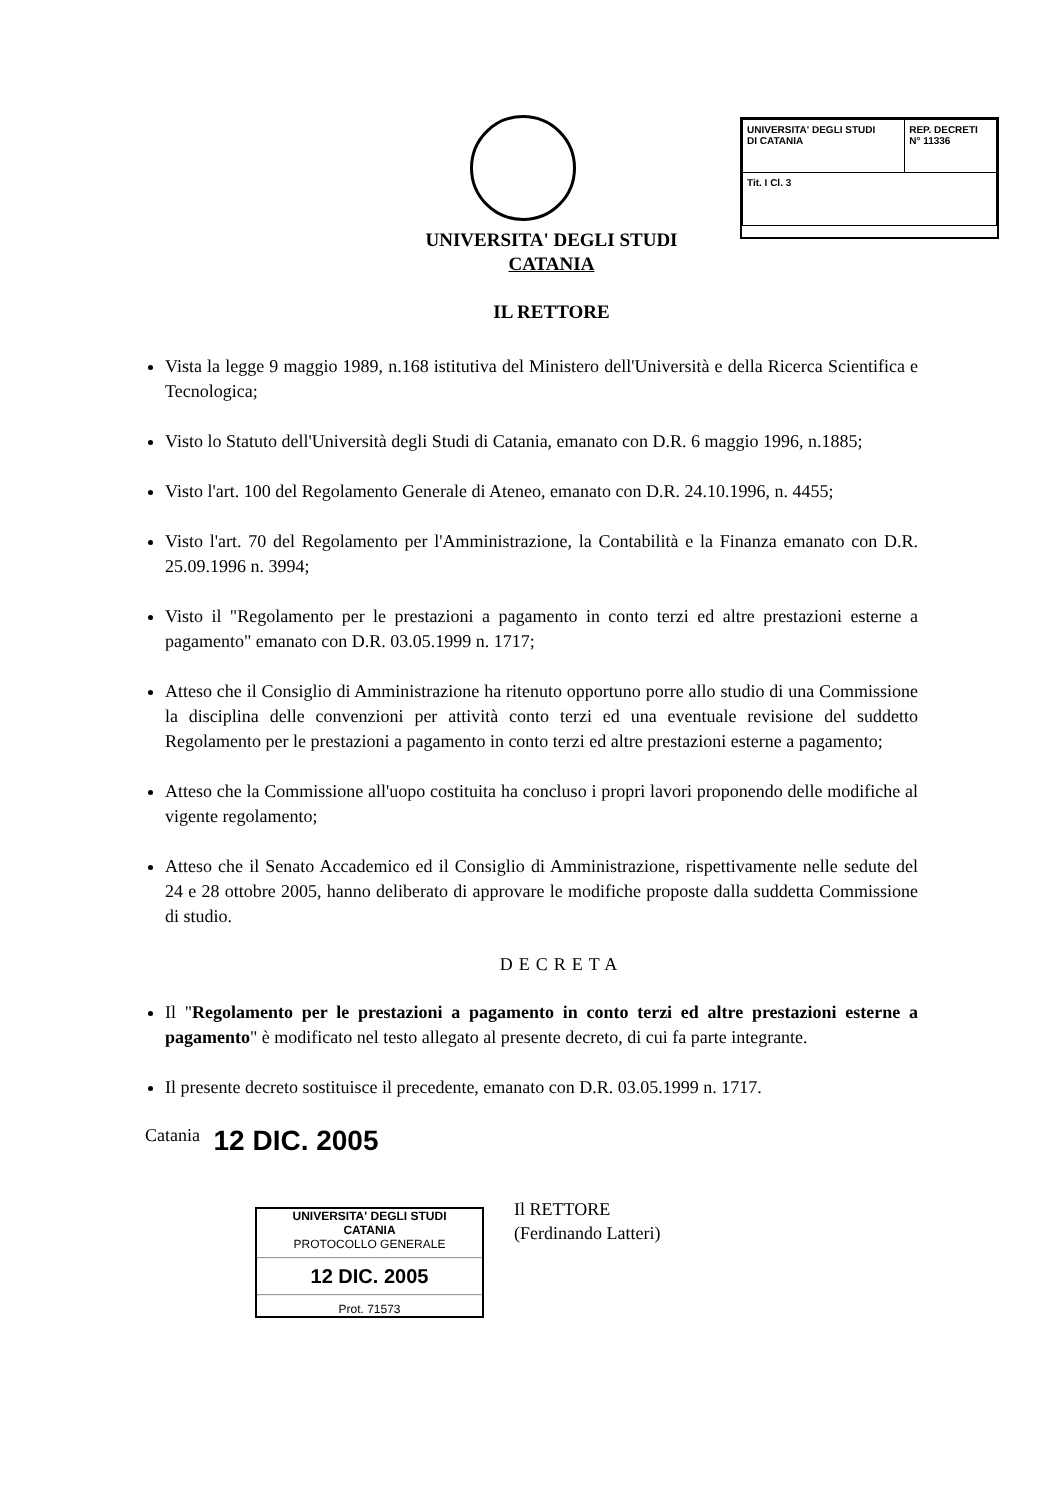| UNIVERSITA' DEGLI STUDI DI CATANIA | REP. DECRETI N° 11336 |
| Tit. I Cl. 3 | |
UNIVERSITA' DEGLI STUDI
CATANIA
IL RETTORE
Vista la legge 9 maggio 1989, n.168 istitutiva del Ministero dell'Università e della Ricerca Scientifica e Tecnologica;
Visto lo Statuto dell'Università degli Studi di Catania, emanato con D.R. 6 maggio 1996, n.1885;
Visto l'art. 100 del Regolamento Generale di Ateneo, emanato con D.R. 24.10.1996, n. 4455;
Visto l'art. 70 del Regolamento per l'Amministrazione, la Contabilità e la Finanza emanato con D.R. 25.09.1996 n. 3994;
Visto il "Regolamento per le prestazioni a pagamento in conto terzi ed altre prestazioni esterne a pagamento" emanato con D.R. 03.05.1999 n. 1717;
Atteso che il Consiglio di Amministrazione ha ritenuto opportuno porre allo studio di una Commissione la disciplina delle convenzioni per attività conto terzi ed una eventuale revisione del suddetto Regolamento per le prestazioni a pagamento in conto terzi ed altre prestazioni esterne a pagamento;
Atteso che la Commissione all'uopo costituita ha concluso i propri lavori proponendo delle modifiche al vigente regolamento;
Atteso che il Senato Accademico ed il Consiglio di Amministrazione, rispettivamente nelle sedute del 24 e 28 ottobre 2005, hanno deliberato di approvare le modifiche proposte dalla suddetta Commissione di studio.
DECRETA
Il "Regolamento per le prestazioni a pagamento in conto terzi ed altre prestazioni esterne a pagamento" è modificato nel testo allegato al presente decreto, di cui fa parte integrante.
Il presente decreto sostituisce il precedente, emanato con D.R. 03.05.1999 n. 1717.
Catania 12 DIC. 2005
UNIVERSITA' DEGLI STUDI
CATANIA
PROTOCOLLO GENERALE
12 DIC. 2005
Prot. 71573
Il RETTORE
(Ferdinando Latteri)